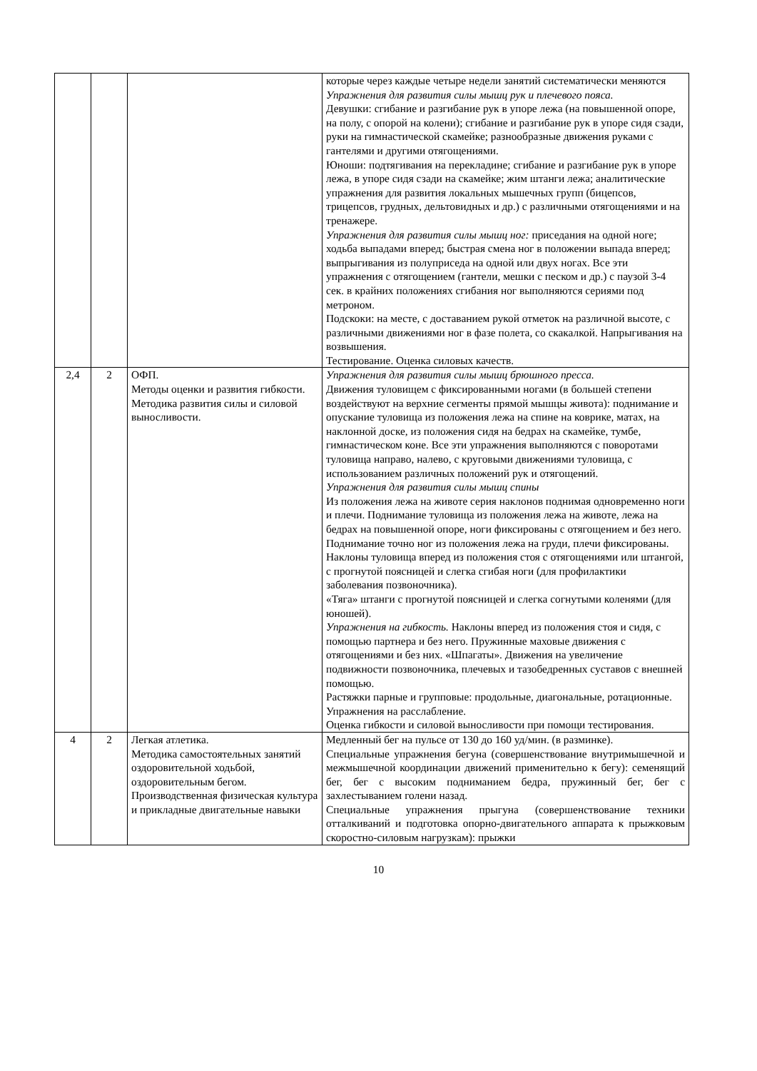| | | | которые через каждые четыре недели занятий систематически меняются Упражнения для развития силы мышц рук и плечевого пояса. Девушки: сгибание и разгибание рук в упоре лежа (на повышенной опоре, на полу, с опорой на колени); сгибание и разгибание рук в упоре сидя сзади, руки на гимнастической скамейке; разнообразные движения руками с гантелями и другими отягощениями. Юноши: подтягивания на перекладине; сгибание и разгибание рук в упоре лежа, в упоре сидя сзади на скамейке; жим штанги лежа; аналитические упражнения для развития локальных мышечных групп (бицепсов, трицепсов, грудных, дельтовидных и др.) с различными отягощениями и на тренажере. Упражнения для развития силы мышц ног: приседания на одной ноге; ходьба выпадами вперед; быстрая смена ног в положении выпада вперед; выпрыгивания из полуприседа на одной или двух ногах. Все эти упражнения с отягощением (гантели, мешки с песком и др.) с паузой 3-4 сек. в крайних положениях сгибания ног выполняются сериями под метроном. Подскоки: на месте, с доставанием рукой отметок на различной высоте, с различными движениями ног в фазе полета, со скакалкой. Напрыгивания на возвышения. Тестирование. Оценка силовых качеств. |
| 2,4 | 2 | ОФП. Методы оценки и развития гибкости. Методика развития силы и силовой выносливости. | Упражнения для развития силы мышц брюшного пресса. Движения туловищем с фиксированными ногами (в большей степени воздействуют на верхние сегменты прямой мышцы живота): поднимание и опускание туловища из положения лежа на спине на коврике, матах, на наклонной доске, из положения сидя на бедрах на скамейке, тумбе, гимнастическом коне. Все эти упражнения выполняются с поворотами туловища направо, налево, с круговыми движениями туловища, с использованием различных положений рук и отягощений. Упражнения для развития силы мышц спины Из положения лежа на животе серия наклонов поднимая одновременно ноги и плечи. Поднимание туловища из положения лежа на животе, лежа на бедрах на повышенной опоре, ноги фиксированы с отягощением и без него. Поднимание точно ног из положения лежа на груди, плечи фиксированы. Наклоны туловища вперед из положения стоя с отягощениями или штангой, с прогнутой поясницей и слегка сгибая ноги (для профилактики заболевания позвоночника). «Тяга» штанги с прогнутой поясницей и слегка согнутыми коленями (для юношей). Упражнения на гибкость. Наклоны вперед из положения стоя и сидя, с помощью партнера и без него. Пружинные маховые движения с отягощениями и без них. «Шпагаты». Движения на увеличение подвижности позвоночника, плечевых и тазобедренных суставов с внешней помощью. Растяжки парные и групповые: продольные, диагональные, ротационные. Упражнения на расслабление. Оценка гибкости и силовой выносливости при помощи тестирования. |
| 4 | 2 | Легкая атлетика. Методика самостоятельных занятий оздоровительной ходьбой, оздоровительным бегом. Производственная физическая культура и прикладные двигательные навыки | Медленный бег на пульсе от 130 до 160 уд/мин. (в разминке). Специальные упражнения бегуна (совершенствование внутримышечной и межмышечной координации движений применительно к бегу): семенящий бег, бег с высоким подниманием бедра, пружинный бег, бег с захлестыванием голени назад. Специальные упражнения прыгуна (совершенствование техники отталкиваний и подготовка опорно-двигательного аппарата к прыжковым скоростно-силовым нагрузкам): прыжки |
10